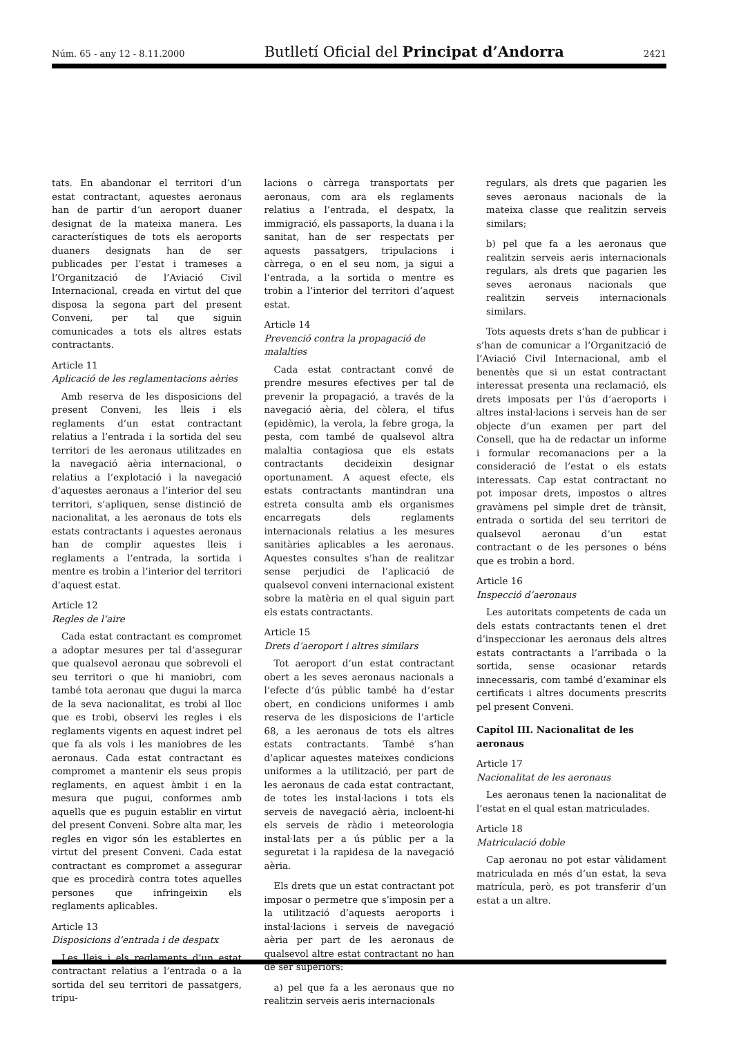Núm. 65 - any 12 - 8.11.2000 Butlletí Oficial del Principat d’Andorra 2421
tats. En abandonar el territori d’un estat contractant, aquestes aeronaus han de partir d’un aeroport duaner designat de la mateixa manera. Les característiques de tots els aeroports duaners designats han de ser publicades per l’estat i trameses a l’Organització de l’Aviació Civil Internacional, creada en virtut del que disposa la segona part del present Conveni, per tal que siguin comunicades a tots els altres estats contractants.
Article 11
Aplicació de les reglamentacions aèries
Amb reserva de les disposicions del present Conveni, les lleis i els reglaments d’un estat contractant relatius a l’entrada i la sortida del seu territori de les aeronaus utilitzades en la navegació aèria internacional, o relatius a l’explotació i la navegació d’aquestes aeronaus a l’interior del seu territori, s’apliquen, sense distinció de nacionalitat, a les aeronaus de tots els estats contractants i aquestes aeronaus han de complir aquestes lleis i reglaments a l’entrada, la sortida i mentre es trobin a l’interior del territori d’aquest estat.
Article 12
Regles de l’aire
Cada estat contractant es compromet a adoptar mesures per tal d’assegurar que qualsevol aeronau que sobrevoli el seu territori o que hi maniobri, com també tota aeronau que dugui la marca de la seva nacionalitat, es trobi al lloc que es trobi, observi les regles i els reglaments vigents en aquest indret pel que fa als vols i les maniobres de les aeronaus. Cada estat contractant es compromet a mantenir els seus propis reglaments, en aquest àmbit i en la mesura que pugui, conformes amb aquells que es puguin establir en virtut del present Conveni. Sobre alta mar, les regles en vigor són les establertes en virtut del present Conveni. Cada estat contractant es compromet a assegurar que es procedirà contra totes aquelles persones que infringeixin els reglaments aplicables.
Article 13
Disposicions d’entrada i de despatx
Les lleis i els reglaments d’un estat contractant relatius a l’entrada o a la sortida del seu territori de passatgers, tripu-
lacions o càrrega transportats per aeronaus, com ara els reglaments relatius a l’entrada, el despatx, la immigració, els passaports, la duana i la sanitat, han de ser respectats per aquests passatgers, tripulacions i càrrega, o en el seu nom, ja sigui a l’entrada, a la sortida o mentre es trobin a l’interior del territori d’aquest estat.
Article 14
Prevenció contra la propagació de malalties
Cada estat contractant convé de prendre mesures efectives per tal de prevenir la propagació, a través de la navegació aèria, del còlera, el tifus (epidèmic), la verola, la febre groga, la pesta, com també de qualsevol altra malaltia contagiosa que els estats contractants decideixin designar oportunament. A aquest efecte, els estats contractants mantindran una estreta consulta amb els organismes encarregats dels reglaments internacionals relatius a les mesures sanitàries aplicables a les aeronaus. Aquestes consultes s’han de realitzar sense perjudici de l’aplicació de qualsevol conveni internacional existent sobre la matèria en el qual siguin part els estats contractants.
Article 15
Drets d’aeroport i altres similars
Tot aeroport d’un estat contractant obert a les seves aeronaus nacionals a l’efecte d’ús públic també ha d’estar obert, en condicions uniformes i amb reserva de les disposicions de l’article 68, a les aeronaus de tots els altres estats contractants. També s’han d’aplicar aquestes mateixes condicions uniformes a la utilització, per part de les aeronaus de cada estat contractant, de totes les instal·lacions i tots els serveis de navegació aèria, incloent-hi els serveis de ràdio i meteorologia instal·lats per a ús públic per a la seguretat i la rapidesa de la navegació aèria.
Els drets que un estat contractant pot imposar o permetre que s’imposin per a la utilització d’aquests aeroports i instal·lacions i serveis de navegació aèria per part de les aeronaus de qualsevol altre estat contractant no han de ser superiors:
a) pel que fa a les aeronaus que no realitzin serveis aeris internacionals
regulars, als drets que pagarien les seves aeronaus nacionals de la mateixa classe que realitzin serveis similars;
b) pel que fa a les aeronaus que realitzin serveis aeris internacionals regulars, als drets que pagarien les seves aeronaus nacionals que realitzin serveis internacionals similars.
Tots aquests drets s’han de publicar i s’han de comunicar a l’Organització de l’Aviació Civil Internacional, amb el benentès que si un estat contractant interessat presenta una reclamació, els drets imposats per l’ús d’aeroports i altres instal·lacions i serveis han de ser objecte d’un examen per part del Consell, que ha de redactar un informe i formular recomanacions per a la consideració de l’estat o els estats interessats. Cap estat contractant no pot imposar drets, impostos o altres gravàmens pel simple dret de trànsit, entrada o sortida del seu territori de qualsevol aeronau d’un estat contractant o de les persones o béns que es trobin a bord.
Article 16
Inspecció d’aeronaus
Les autoritats competents de cada un dels estats contractants tenen el dret d’inspeccionar les aeronaus dels altres estats contractants a l’arribada o la sortida, sense ocasionar retards innecessaris, com també d’examinar els certificats i altres documents prescrits pel present Conveni.
Capítol III. Nacionalitat de les aeronaus
Article 17
Nacionalitat de les aeronaus
Les aeronaus tenen la nacionalitat de l’estat en el qual estan matriculades.
Article 18
Matriculació doble
Cap aeronau no pot estar vàlidament matriculada en més d’un estat, la seva matrícula, però, es pot transferir d’un estat a un altre.